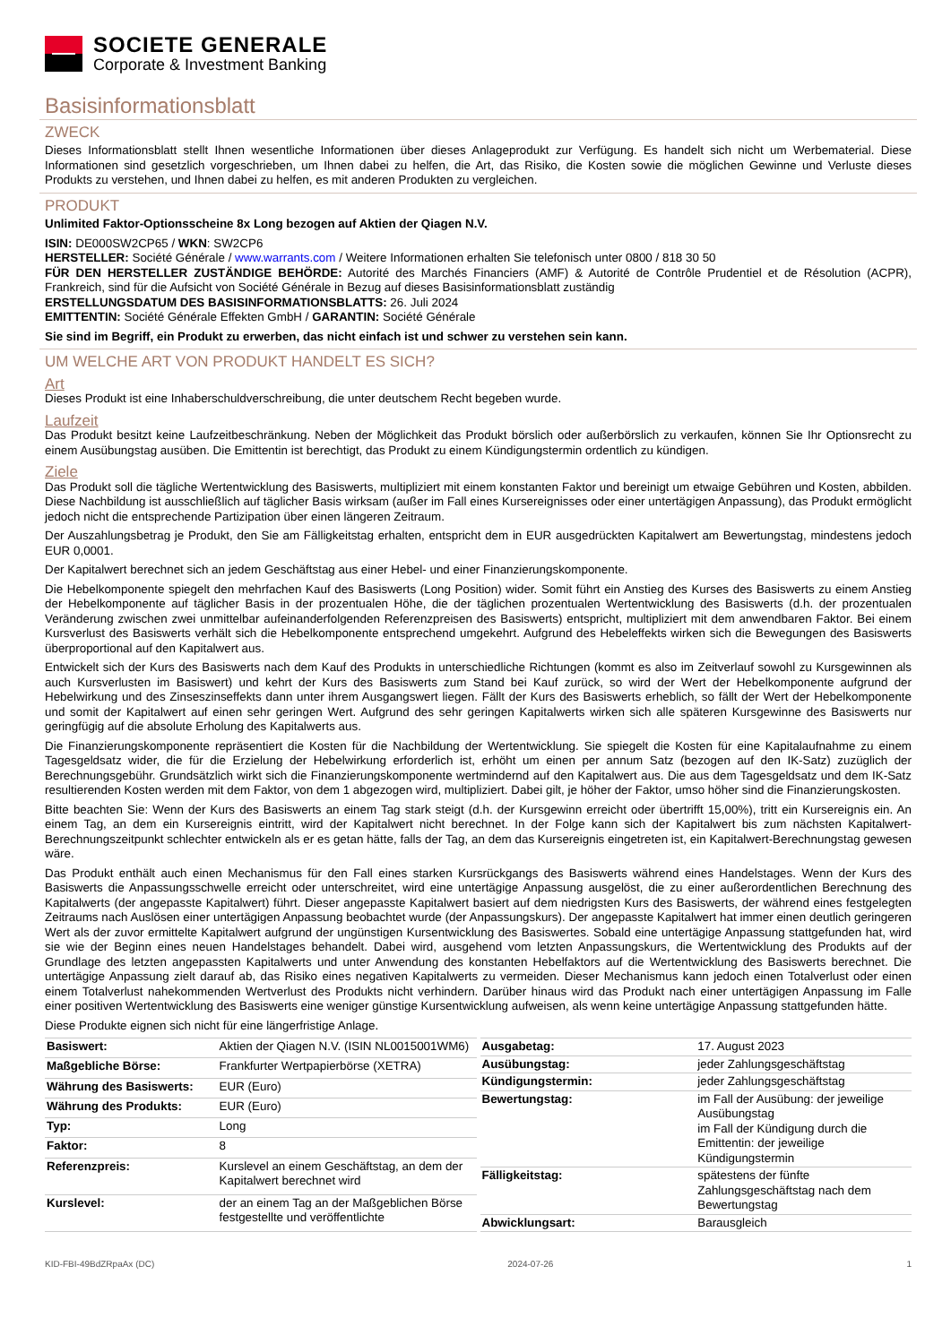SOCIETE GENERALE
Corporate & Investment Banking
Basisinformationsblatt
ZWECK
Dieses Informationsblatt stellt Ihnen wesentliche Informationen über dieses Anlageprodukt zur Verfügung. Es handelt sich nicht um Werbematerial. Diese Informationen sind gesetzlich vorgeschrieben, um Ihnen dabei zu helfen, die Art, das Risiko, die Kosten sowie die möglichen Gewinne und Verluste dieses Produkts zu verstehen, und Ihnen dabei zu helfen, es mit anderen Produkten zu vergleichen.
PRODUKT
Unlimited Faktor-Optionsscheine 8x Long bezogen auf Aktien der Qiagen N.V.
ISIN: DE000SW2CP65 / WKN: SW2CP6
HERSTELLER: Société Générale / www.warrants.com / Weitere Informationen erhalten Sie telefonisch unter 0800 / 818 30 50
FÜR DEN HERSTELLER ZUSTÄNDIGE BEHÖRDE: Autorité des Marchés Financiers (AMF) & Autorité de Contrôle Prudentiel et de Résolution (ACPR), Frankreich, sind für die Aufsicht von Société Générale in Bezug auf dieses Basisinformationsblatt zuständig
ERSTELLUNGSDATUM DES BASISINFORMATIONSBLATTS: 26. Juli 2024
EMITTENTIN: Société Générale Effekten GmbH / GARANTIN: Société Générale
Sie sind im Begriff, ein Produkt zu erwerben, das nicht einfach ist und schwer zu verstehen sein kann.
UM WELCHE ART VON PRODUKT HANDELT ES SICH?
Art
Dieses Produkt ist eine Inhaberschuldverschreibung, die unter deutschem Recht begeben wurde.
Laufzeit
Das Produkt besitzt keine Laufzeitbeschränkung. Neben der Möglichkeit das Produkt börslich oder außerbörslich zu verkaufen, können Sie Ihr Optionsrecht zu einem Ausübungstag ausüben. Die Emittentin ist berechtigt, das Produkt zu einem Kündigungstermin ordentlich zu kündigen.
Ziele
Das Produkt soll die tägliche Wertentwicklung des Basiswerts, multipliziert mit einem konstanten Faktor und bereinigt um etwaige Gebühren und Kosten, abbilden. Diese Nachbildung ist ausschließlich auf täglicher Basis wirksam (außer im Fall eines Kursereignisses oder einer untertägigen Anpassung), das Produkt ermöglicht jedoch nicht die entsprechende Partizipation über einen längeren Zeitraum.
Der Auszahlungsbetrag je Produkt, den Sie am Fälligkeitstag erhalten, entspricht dem in EUR ausgedrückten Kapitalwert am Bewertungstag, mindestens jedoch EUR 0,0001.
Der Kapitalwert berechnet sich an jedem Geschäftstag aus einer Hebel- und einer Finanzierungskomponente.
Die Hebelkomponente spiegelt den mehrfachen Kauf des Basiswerts (Long Position) wider. Somit führt ein Anstieg des Kurses des Basiswerts zu einem Anstieg der Hebelkomponente auf täglicher Basis in der prozentualen Höhe, die der täglichen prozentualen Wertentwicklung des Basiswerts (d.h. der prozentualen Veränderung zwischen zwei unmittelbar aufeinanderfolgenden Referenzpreisen des Basiswerts) entspricht, multipliziert mit dem anwendbaren Faktor. Bei einem Kursverlust des Basiswerts verhält sich die Hebelkomponente entsprechend umgekehrt. Aufgrund des Hebeleffekts wirken sich die Bewegungen des Basiswerts überproportional auf den Kapitalwert aus.
Entwickelt sich der Kurs des Basiswerts nach dem Kauf des Produkts in unterschiedliche Richtungen (kommt es also im Zeitverlauf sowohl zu Kursgewinnen als auch Kursverlusten im Basiswert) und kehrt der Kurs des Basiswerts zum Stand bei Kauf zurück, so wird der Wert der Hebelkomponente aufgrund der Hebelwirkung und des Zinseszinseffekts dann unter ihrem Ausgangswert liegen. Fällt der Kurs des Basiswerts erheblich, so fällt der Wert der Hebelkomponente und somit der Kapitalwert auf einen sehr geringen Wert. Aufgrund des sehr geringen Kapitalwerts wirken sich alle späteren Kursgewinne des Basiswerts nur geringfügig auf die absolute Erholung des Kapitalwerts aus.
Die Finanzierungskomponente repräsentiert die Kosten für die Nachbildung der Wertentwicklung. Sie spiegelt die Kosten für eine Kapitalaufnahme zu einem Tagesgeldsatz wider, die für die Erzielung der Hebelwirkung erforderlich ist, erhöht um einen per annum Satz (bezogen auf den IK-Satz) zuzüglich der Berechnungsgebühr. Grundsätzlich wirkt sich die Finanzierungskomponente wertmindernd auf den Kapitalwert aus. Die aus dem Tagesgeldsatz und dem IK-Satz resultierenden Kosten werden mit dem Faktor, von dem 1 abgezogen wird, multipliziert. Dabei gilt, je höher der Faktor, umso höher sind die Finanzierungskosten.
Bitte beachten Sie: Wenn der Kurs des Basiswerts an einem Tag stark steigt (d.h. der Kursgewinn erreicht oder übertrifft 15,00%), tritt ein Kursereignis ein. An einem Tag, an dem ein Kursereignis eintritt, wird der Kapitalwert nicht berechnet. In der Folge kann sich der Kapitalwert bis zum nächsten Kapitalwert-Berechnungszeitpunkt schlechter entwickeln als er es getan hätte, falls der Tag, an dem das Kursereignis eingetreten ist, ein Kapitalwert-Berechnungstag gewesen wäre.
Das Produkt enthält auch einen Mechanismus für den Fall eines starken Kursrückgangs des Basiswerts während eines Handelstages. Wenn der Kurs des Basiswerts die Anpassungsschwelle erreicht oder unterschreitet, wird eine untertägige Anpassung ausgelöst, die zu einer außerordentlichen Berechnung des Kapitalwerts (der angepasste Kapitalwert) führt. Dieser angepasste Kapitalwert basiert auf dem niedrigsten Kurs des Basiswerts, der während eines festgelegten Zeitraums nach Auslösen einer untertägigen Anpassung beobachtet wurde (der Anpassungskurs). Der angepasste Kapitalwert hat immer einen deutlich geringeren Wert als der zuvor ermittelte Kapitalwert aufgrund der ungünstigen Kursentwicklung des Basiswertes. Sobald eine untertägige Anpassung stattgefunden hat, wird sie wie der Beginn eines neuen Handelstages behandelt. Dabei wird, ausgehend vom letzten Anpassungskurs, die Wertentwicklung des Produkts auf der Grundlage des letzten angepassten Kapitalwerts und unter Anwendung des konstanten Hebelfaktors auf die Wertentwicklung des Basiswerts berechnet. Die untertägige Anpassung zielt darauf ab, das Risiko eines negativen Kapitalwerts zu vermeiden. Dieser Mechanismus kann jedoch einen Totalverlust oder einen einem Totalverlust nahekommenden Wertverlust des Produkts nicht verhindern. Darüber hinaus wird das Produkt nach einer untertägigen Anpassung im Falle einer positiven Wertentwicklung des Basiswerts eine weniger günstige Kursentwicklung aufweisen, als wenn keine untertägige Anpassung stattgefunden hätte.
Diese Produkte eignen sich nicht für eine längerfristige Anlage.
| Basiswert: | Aktien der Qiagen N.V. (ISIN NL0015001WM6) |
| Maßgebliche Börse: | Frankfurter Wertpapierbörse (XETRA) |
| Währung des Basiswerts: | EUR (Euro) |
| Währung des Produkts: | EUR (Euro) |
| Typ: | Long |
| Faktor: | 8 |
| Referenzpreis: | Kurslevel an einem Geschäftstag, an dem der Kapitalwert berechnet wird |
| Kurslevel: | der an einem Tag an der Maßgeblichen Börse festgestellte und veröffentlichte |
| Ausgabetag: | 17. August 2023 |
| Ausübungstag: | jeder Zahlungsgeschäftstag |
| Kündigungstermin: | jeder Zahlungsgeschäftstag |
| Bewertungstag: | im Fall der Ausübung: der jeweilige Ausübungstag im Fall der Kündigung durch die Emittentin: der jeweilige Kündigungstermin |
| Fälligkeitstag: | spätestens der fünfte Zahlungsgeschäftstag nach dem Bewertungstag |
| Abwicklungsart: | Barausgleich |
KID-FBI-49BdZRpaAx (DC) 2024-07-26 1